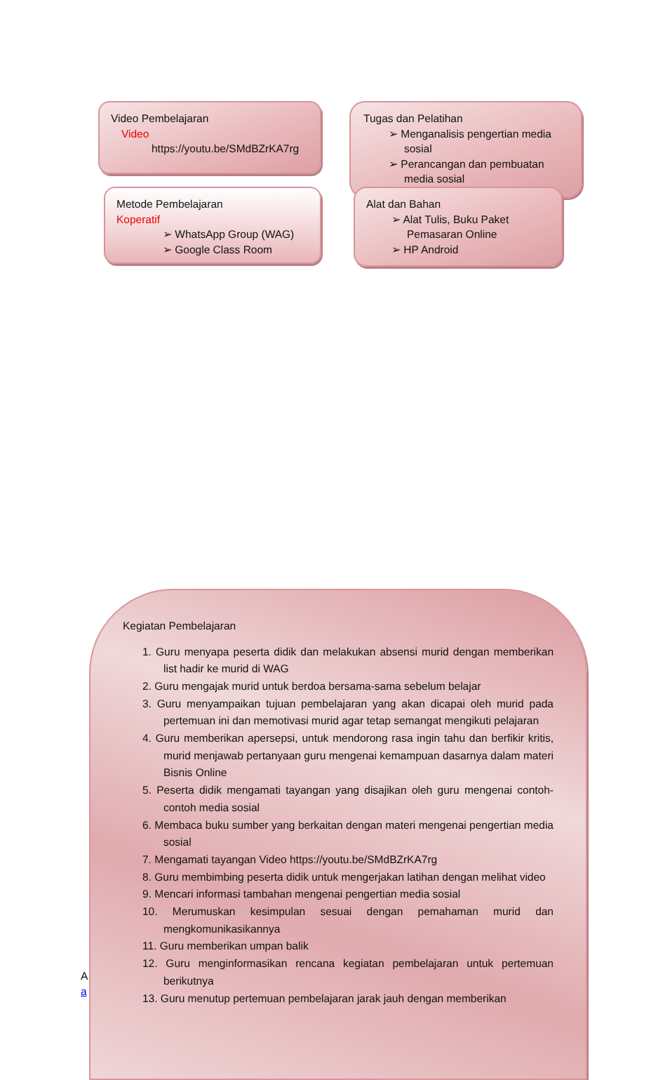Video Pembelajaran
Video
https://youtu.be/SMdBZrKA7rg
Tugas dan Pelatihan
➢ Menganalisis pengertian media sosial
➢ Perancangan dan pembuatan media sosial
Metode Pembelajaran
Koperatif
➢ WhatsApp Group (WAG)
➢ Google Class Room
Alat dan Bahan
➢ Alat Tulis, Buku Paket Pemasaran Online
➢ HP Android
A
a
Kegiatan Pembelajaran
1. Guru menyapa peserta didik dan melakukan absensi murid dengan memberikan list hadir ke murid di WAG
2. Guru mengajak murid untuk berdoa bersama-sama sebelum belajar
3. Guru menyampaikan tujuan pembelajaran yang akan dicapai oleh murid pada pertemuan ini dan memotivasi murid agar tetap semangat mengikuti pelajaran
4. Guru memberikan apersepsi, untuk mendorong rasa ingin tahu dan berfikir kritis, murid menjawab pertanyaan guru mengenai kemampuan dasarnya dalam materi Bisnis Online
5. Peserta didik mengamati tayangan yang disajikan oleh guru mengenai contoh-contoh media sosial
6. Membaca buku sumber yang berkaitan dengan materi mengenai pengertian media sosial
7. Mengamati tayangan Video https://youtu.be/SMdBZrKA7rg
8. Guru membimbing peserta didik untuk mengerjakan latihan dengan melihat video
9. Mencari informasi tambahan mengenai pengertian media sosial
10. Merumuskan kesimpulan sesuai dengan pemahaman murid dan mengkomunikasikannya
11. Guru memberikan umpan balik
12. Guru menginformasikan rencana kegiatan pembelajaran untuk pertemuan berikutnya
13. Guru menutup pertemuan pembelajaran jarak jauh dengan memberikan